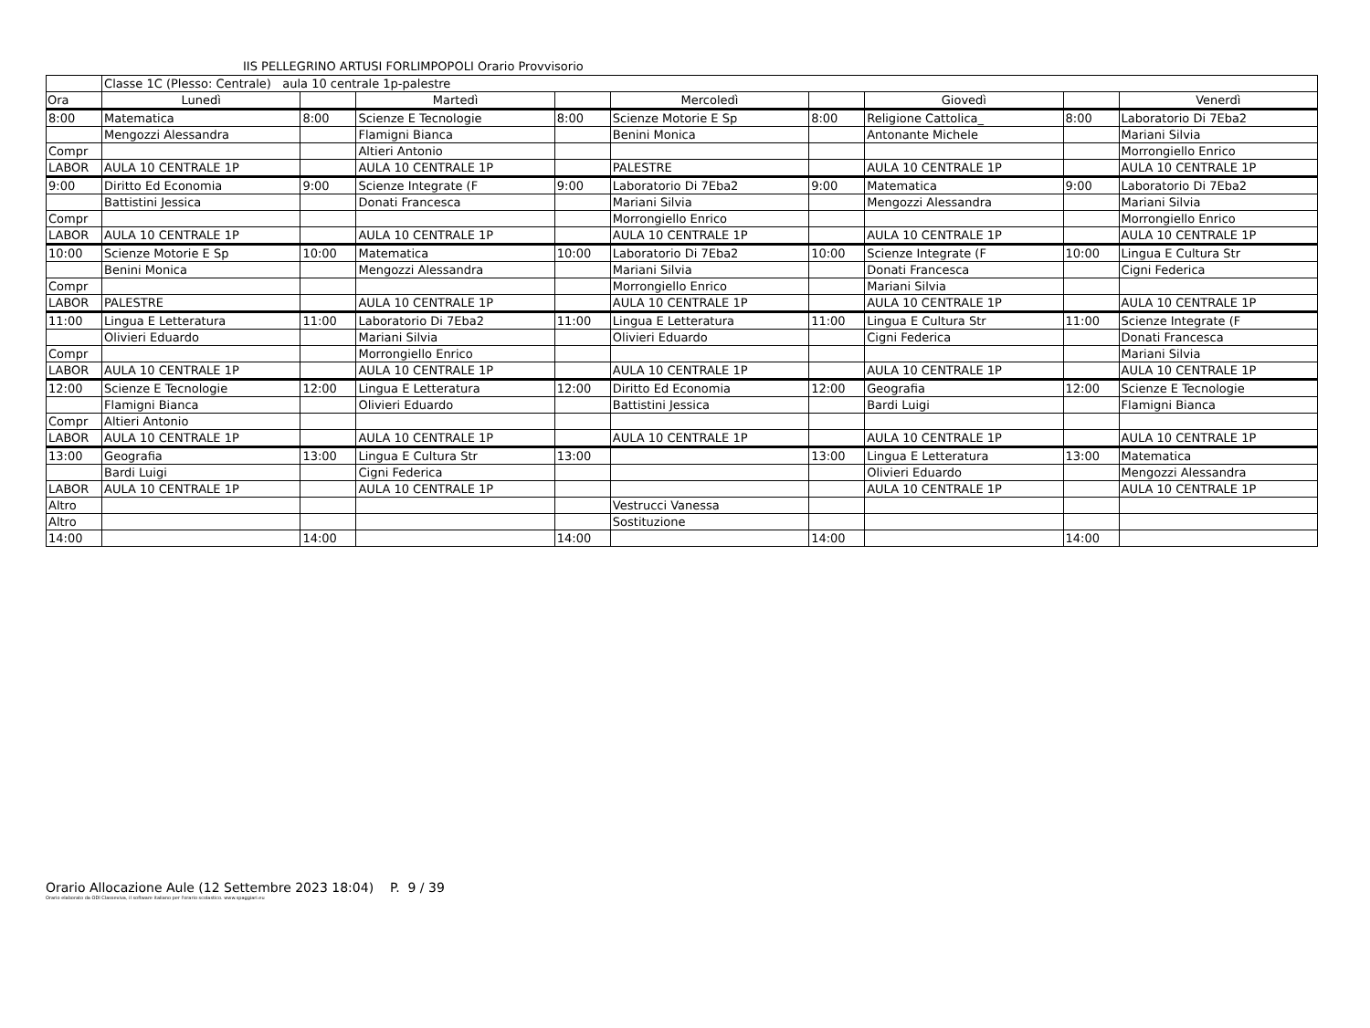IIS PELLEGRINO ARTUSI FORLIMPOPOLI Orario Provvisorio
| | Classe 1C (Plesso: Centrale) aula 10 centrale 1p-palestre | | | | | | | | |
| Ora | Lunedì | | Martedì | | Mercoledì | | Giovedì | | Venerdì |
| 8:00 | Matematica | 8:00 | Scienze E Tecnologie | 8:00 | Scienze Motorie E Sp | 8:00 | Religione Cattolica_ | 8:00 | Laboratorio Di 7Eba2 |
| | Mengozzi Alessandra | | Flamigni Bianca | | Benini Monica | | Antonante Michele | | Mariani Silvia |
| Compr | | | Altieri Antonio | | | | | | Morrongiello Enrico |
| LABOR | AULA 10 CENTRALE 1P | | AULA 10 CENTRALE 1P | | PALESTRE | | AULA 10 CENTRALE 1P | | AULA 10 CENTRALE 1P |
| 9:00 | Diritto Ed Economia | 9:00 | Scienze Integrate (F | 9:00 | Laboratorio Di 7Eba2 | 9:00 | Matematica | 9:00 | Laboratorio Di 7Eba2 |
| | Battistini Jessica | | Donati Francesca | | Mariani Silvia | | Mengozzi Alessandra | | Mariani Silvia |
| Compr | | | | | Morrongiello Enrico | | | | Morrongiello Enrico |
| LABOR | AULA 10 CENTRALE 1P | | AULA 10 CENTRALE 1P | | AULA 10 CENTRALE 1P | | AULA 10 CENTRALE 1P | | AULA 10 CENTRALE 1P |
| 10:00 | Scienze Motorie E Sp | 10:00 | Matematica | 10:00 | Laboratorio Di 7Eba2 | 10:00 | Scienze Integrate (F | 10:00 | Lingua E Cultura Str |
| | Benini Monica | | Mengozzi Alessandra | | Mariani Silvia | | Donati Francesca | | Cigni Federica |
| Compr | | | | | Morrongiello Enrico | | Mariani Silvia | | |
| LABOR | PALESTRE | | AULA 10 CENTRALE 1P | | AULA 10 CENTRALE 1P | | AULA 10 CENTRALE 1P | | AULA 10 CENTRALE 1P |
| 11:00 | Lingua E Letteratura | 11:00 | Laboratorio Di 7Eba2 | 11:00 | Lingua E Letteratura | 11:00 | Lingua E Cultura Str | 11:00 | Scienze Integrate (F |
| | Olivieri Eduardo | | Mariani Silvia | | Olivieri Eduardo | | Cigni Federica | | Donati Francesca |
| Compr | | | Morrongiello Enrico | | | | | | Mariani Silvia |
| LABOR | AULA 10 CENTRALE 1P | | AULA 10 CENTRALE 1P | | AULA 10 CENTRALE 1P | | AULA 10 CENTRALE 1P | | AULA 10 CENTRALE 1P |
| 12:00 | Scienze E Tecnologie | 12:00 | Lingua E Letteratura | 12:00 | Diritto Ed Economia | 12:00 | Geografia | 12:00 | Scienze E Tecnologie |
| | Flamigni Bianca | | Olivieri Eduardo | | Battistini Jessica | | Bardi Luigi | | Flamigni Bianca |
| Compr | Altieri Antonio | | | | | | | | |
| LABOR | AULA 10 CENTRALE 1P | | AULA 10 CENTRALE 1P | | AULA 10 CENTRALE 1P | | AULA 10 CENTRALE 1P | | AULA 10 CENTRALE 1P |
| 13:00 | Geografia | 13:00 | Lingua E Cultura Str | 13:00 | | 13:00 | Lingua E Letteratura | 13:00 | Matematica |
| | Bardi Luigi | | Cigni Federica | | | | Olivieri Eduardo | | Mengozzi Alessandra |
| LABOR | AULA 10 CENTRALE 1P | | AULA 10 CENTRALE 1P | | | | AULA 10 CENTRALE 1P | | AULA 10 CENTRALE 1P |
| Altro | | | | | Vestrucci Vanessa | | | | |
| Altro | | | | | Sostituzione | | | | |
| 14:00 | | 14:00 | | 14:00 | | 14:00 | | 14:00 | |
Orario Allocazione Aule (12 Settembre 2023 18:04) P. 9 / 39
Orario elaborato da ODI Classeviva, il software italiano per l'orario scolastico. www.spaggiari.eu